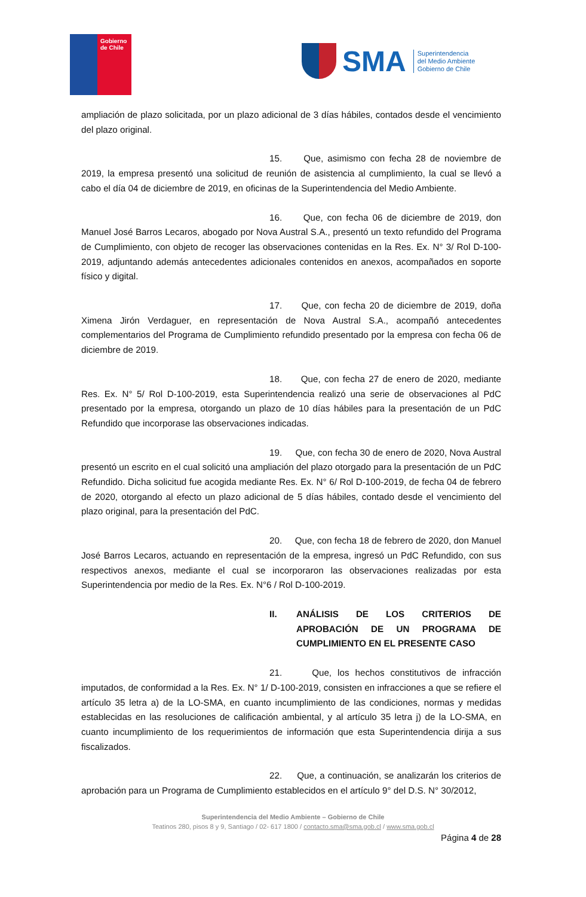Gobierno
de Chile
SMA
Superintendencia
del Medio Ambiente
Gobierno de Chile
ampliación de plazo solicitada, por un plazo adicional de 3 días hábiles, contados desde el vencimiento del plazo original.
15. Que, asimismo con fecha 28 de noviembre de 2019, la empresa presentó una solicitud de reunión de asistencia al cumplimiento, la cual se llevó a cabo el día 04 de diciembre de 2019, en oficinas de la Superintendencia del Medio Ambiente.
16. Que, con fecha 06 de diciembre de 2019, don Manuel José Barros Lecaros, abogado por Nova Austral S.A., presentó un texto refundido del Programa de Cumplimiento, con objeto de recoger las observaciones contenidas en la Res. Ex. N° 3/ Rol D-100-2019, adjuntando además antecedentes adicionales contenidos en anexos, acompañados en soporte físico y digital.
17. Que, con fecha 20 de diciembre de 2019, doña Ximena Jirón Verdaguer, en representación de Nova Austral S.A., acompañó antecedentes complementarios del Programa de Cumplimiento refundido presentado por la empresa con fecha 06 de diciembre de 2019.
18. Que, con fecha 27 de enero de 2020, mediante Res. Ex. N° 5/ Rol D-100-2019, esta Superintendencia realizó una serie de observaciones al PdC presentado por la empresa, otorgando un plazo de 10 días hábiles para la presentación de un PdC Refundido que incorporase las observaciones indicadas.
19. Que, con fecha 30 de enero de 2020, Nova Austral presentó un escrito en el cual solicitó una ampliación del plazo otorgado para la presentación de un PdC Refundido. Dicha solicitud fue acogida mediante Res. Ex. N° 6/ Rol D-100-2019, de fecha 04 de febrero de 2020, otorgando al efecto un plazo adicional de 5 días hábiles, contado desde el vencimiento del plazo original, para la presentación del PdC.
20. Que, con fecha 18 de febrero de 2020, don Manuel José Barros Lecaros, actuando en representación de la empresa, ingresó un PdC Refundido, con sus respectivos anexos, mediante el cual se incorporaron las observaciones realizadas por esta Superintendencia por medio de la Res. Ex. N°6 / Rol D-100-2019.
II. ANÁLISIS DE LOS CRITERIOS DE APROBACIÓN DE UN PROGRAMA DE CUMPLIMIENTO EN EL PRESENTE CASO
21. Que, los hechos constitutivos de infracción imputados, de conformidad a la Res. Ex. N° 1/ D-100-2019, consisten en infracciones a que se refiere el artículo 35 letra a) de la LO-SMA, en cuanto incumplimiento de las condiciones, normas y medidas establecidas en las resoluciones de calificación ambiental, y al artículo 35 letra j) de la LO-SMA, en cuanto incumplimiento de los requerimientos de información que esta Superintendencia dirija a sus fiscalizados.
22. Que, a continuación, se analizarán los criterios de aprobación para un Programa de Cumplimiento establecidos en el artículo 9° del D.S. N° 30/2012,
Superintendencia del Medio Ambiente – Gobierno de Chile
Teatinos 280, pisos 8 y 9, Santiago / 02- 617 1800 / contacto.sma@sma.gob.cl / www.sma.gob.cl
Página 4 de 28